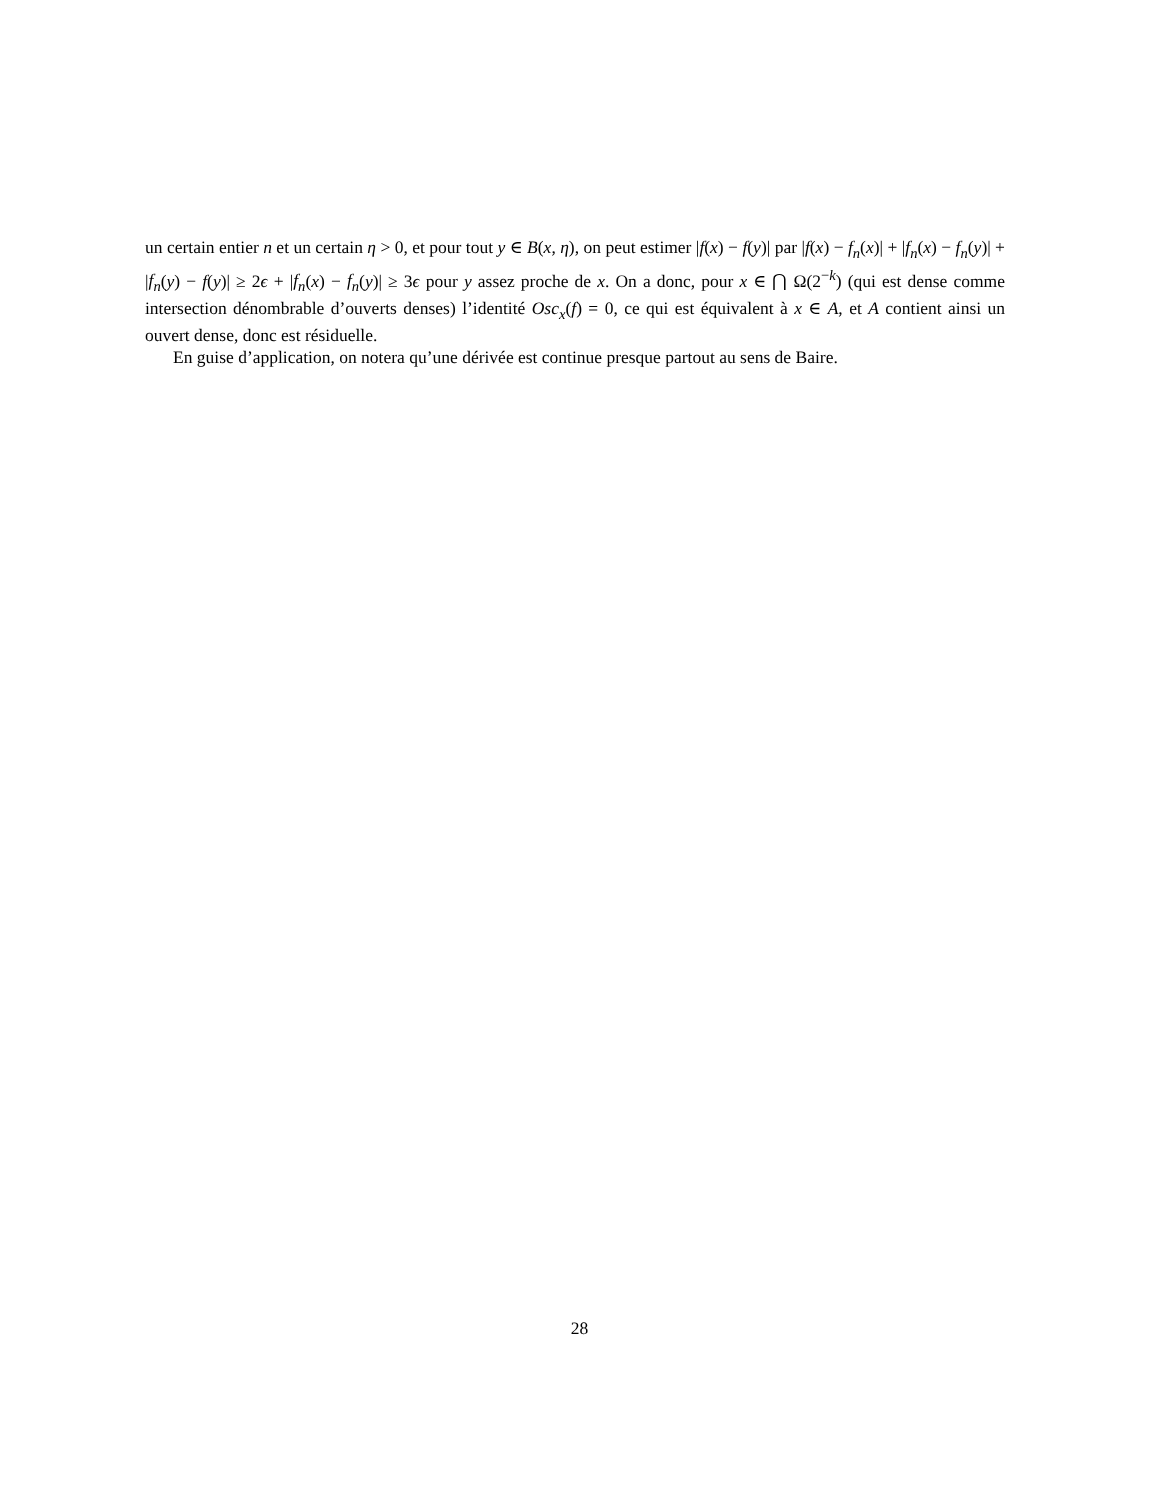un certain entier n et un certain η > 0, et pour tout y ∈ B(x, η), on peut estimer |f(x) − f(y)| par |f(x) − f<sub>n</sub>(x)| + |f<sub>n</sub>(x) − f<sub>n</sub>(y)| + |f<sub>n</sub>(y) − f(y)| ≥ 2ϵ + |f<sub>n</sub>(x) − f<sub>n</sub>(y)| ≥ 3ϵ pour y assez proche de x. On a donc, pour x ∈ ⋂ Ω(2<sup>−k</sup>) (qui est dense comme intersection dénombrable d’ouverts denses) l’identité Osc<sub>x</sub>(f) = 0, ce qui est équivalent à x ∈ A, et A contient ainsi un ouvert dense, donc est résiduelle.
En guise d’application, on notera qu’une dérivée est continue presque partout au sens de Baire.
28